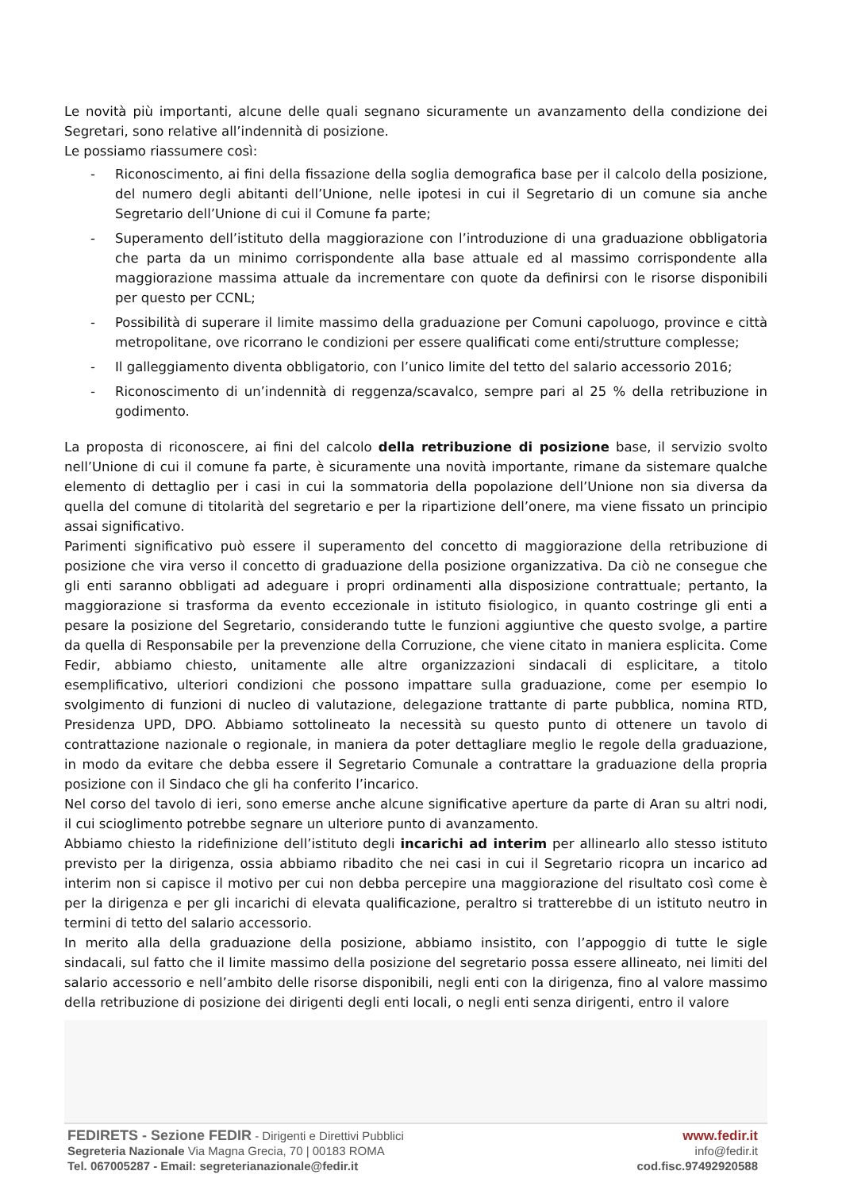Le novità più importanti, alcune delle quali segnano sicuramente un avanzamento della condizione dei Segretari, sono relative all’indennità di posizione.
Le possiamo riassumere così:
- Riconoscimento, ai fini della fissazione della soglia demografica base per il calcolo della posizione, del numero degli abitanti dell’Unione, nelle ipotesi in cui il Segretario di un comune sia anche Segretario dell’Unione di cui il Comune fa parte;
- Superamento dell’istituto della maggiorazione con l’introduzione di una graduazione obbligatoria che parta da un minimo corrispondente alla base attuale ed al massimo corrispondente alla maggiorazione massima attuale da incrementare con quote da definirsi con le risorse disponibili per questo per CCNL;
- Possibilità di superare il limite massimo della graduazione per Comuni capoluogo, province e città metropolitane, ove ricorrano le condizioni per essere qualificati come enti/strutture complesse;
- Il galleggiamento diventa obbligatorio, con l’unico limite del tetto del salario accessorio 2016;
- Riconoscimento di un’indennità di reggenza/scavalco, sempre pari al 25 % della retribuzione in godimento.
La proposta di riconoscere, ai fini del calcolo della retribuzione di posizione base, il servizio svolto nell’Unione di cui il comune fa parte, è sicuramente una novità importante, rimane da sistemare qualche elemento di dettaglio per i casi in cui la sommatoria della popolazione dell’Unione non sia diversa da quella del comune di titolarità del segretario e per la ripartizione dell’onere, ma viene fissato un principio assai significativo.
Parimenti significativo può essere il superamento del concetto di maggiorazione della retribuzione di posizione che vira verso il concetto di graduazione della posizione organizzativa. Da ciò ne consegue che gli enti saranno obbligati ad adeguare i propri ordinamenti alla disposizione contrattuale; pertanto, la maggiorazione si trasforma da evento eccezionale in istituto fisiologico, in quanto costringe gli enti a pesare la posizione del Segretario, considerando tutte le funzioni aggiuntive che questo svolge, a partire da quella di Responsabile per la prevenzione della Corruzione, che viene citato in maniera esplicita. Come Fedir, abbiamo chiesto, unitamente alle altre organizzazioni sindacali di esplicitare, a titolo esemplificativo, ulteriori condizioni che possono impattare sulla graduazione, come per esempio lo svolgimento di funzioni di nucleo di valutazione, delegazione trattante di parte pubblica, nomina RTD, Presidenza UPD, DPO. Abbiamo sottolineato la necessità su questo punto di ottenere un tavolo di contrattazione nazionale o regionale, in maniera da poter dettagliare meglio le regole della graduazione, in modo da evitare che debba essere il Segretario Comunale a contrattare la graduazione della propria posizione con il Sindaco che gli ha conferito l’incarico.
Nel corso del tavolo di ieri, sono emerse anche alcune significative aperture da parte di Aran su altri nodi, il cui scioglimento potrebbe segnare un ulteriore punto di avanzamento.
Abbiamo chiesto la ridefinizione dell’istituto degli incarichi ad interim per allinearlo allo stesso istituto previsto per la dirigenza, ossia abbiamo ribadito che nei casi in cui il Segretario ricopra un incarico ad interim non si capisce il motivo per cui non debba percepire una maggiorazione del risultato così come è per la dirigenza e per gli incarichi di elevata qualificazione, peraltro si tratterebbe di un istituto neutro in termini di tetto del salario accessorio.
In merito alla della graduazione della posizione, abbiamo insistito, con l’appoggio di tutte le sigle sindacali, sul fatto che il limite massimo della posizione del segretario possa essere allineato, nei limiti del salario accessorio e nell’ambito delle risorse disponibili, negli enti con la dirigenza, fino al valore massimo della retribuzione di posizione dei dirigenti degli enti locali, o negli enti senza dirigenti, entro il valore
FEDIRETS - Sezione FEDIR - Dirigenti e Direttivi Pubblici
Segreteria Nazionale Via Magna Grecia, 70 | 00183 ROMA
Tel. 067005287 - Email: segreterianazionale@fedir.it
www.fedir.it
info@fedir.it
cod.fisc.97492920588